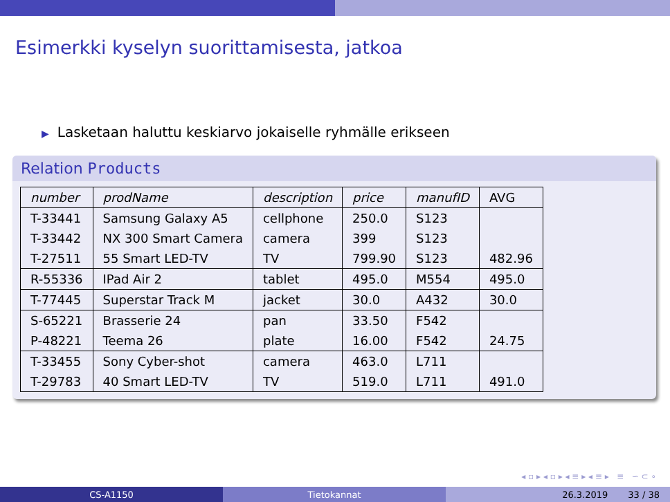Esimerkki kyselyn suorittamisesta, jatkoa
▶ Lasketaan haluttu keskiarvo jokaiselle ryhmälle erikseen
Relation Products
| number | prodName | description | price | manufID | AVG |
| --- | --- | --- | --- | --- | --- |
| T-33441 | Samsung Galaxy A5 | cellphone | 250.0 | S123 | |
| T-33442 | NX 300 Smart Camera | camera | 399 | S123 | |
| T-27511 | 55 Smart LED-TV | TV | 799.90 | S123 | 482.96 |
| R-55336 | IPad Air 2 | tablet | 495.0 | M554 | 495.0 |
| T-77445 | Superstar Track M | jacket | 30.0 | A432 | 30.0 |
| S-65221 | Brasserie 24 | pan | 33.50 | F542 | |
| P-48221 | Teema 26 | plate | 16.00 | F542 | 24.75 |
| T-33455 | Sony Cyber-shot | camera | 463.0 | L711 | |
| T-29783 | 40 Smart LED-TV | TV | 519.0 | L711 | 491.0 |
◂ ▫ ▸ ◂ ▫ ▸ ◂ ≡ ▸ ◂ ≡ ▸ ≡ ∽ ⊂ ∘
CS-A1150 Tietokannat 26.3.2019 33 / 38